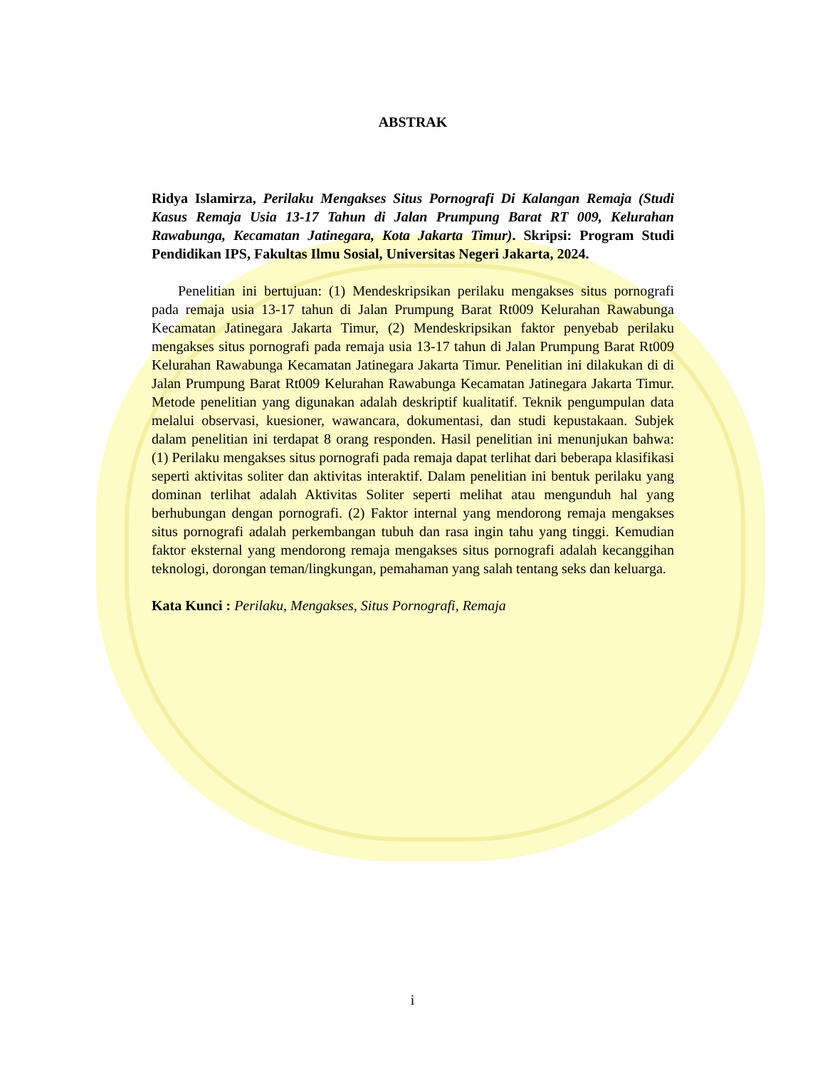ABSTRAK
Ridya Islamirza, Perilaku Mengakses Situs Pornografi Di Kalangan Remaja (Studi Kasus Remaja Usia 13-17 Tahun di Jalan Prumpung Barat RT 009, Kelurahan Rawabunga, Kecamatan Jatinegara, Kota Jakarta Timur). Skripsi: Program Studi Pendidikan IPS, Fakultas Ilmu Sosial, Universitas Negeri Jakarta, 2024.
Penelitian ini bertujuan: (1) Mendeskripsikan perilaku mengakses situs pornografi pada remaja usia 13-17 tahun di Jalan Prumpung Barat Rt009 Kelurahan Rawabunga Kecamatan Jatinegara Jakarta Timur, (2) Mendeskripsikan faktor penyebab perilaku mengakses situs pornografi pada remaja usia 13-17 tahun di Jalan Prumpung Barat Rt009 Kelurahan Rawabunga Kecamatan Jatinegara Jakarta Timur. Penelitian ini dilakukan di di Jalan Prumpung Barat Rt009 Kelurahan Rawabunga Kecamatan Jatinegara Jakarta Timur. Metode penelitian yang digunakan adalah deskriptif kualitatif. Teknik pengumpulan data melalui observasi, kuesioner, wawancara, dokumentasi, dan studi kepustakaan. Subjek dalam penelitian ini terdapat 8 orang responden. Hasil penelitian ini menunjukan bahwa: (1) Perilaku mengakses situs pornografi pada remaja dapat terlihat dari beberapa klasifikasi seperti aktivitas soliter dan aktivitas interaktif. Dalam penelitian ini bentuk perilaku yang dominan terlihat adalah Aktivitas Soliter seperti melihat atau mengunduh hal yang berhubungan dengan pornografi. (2) Faktor internal yang mendorong remaja mengakses situs pornografi adalah perkembangan tubuh dan rasa ingin tahu yang tinggi. Kemudian faktor eksternal yang mendorong remaja mengakses situs pornografi adalah kecanggihan teknologi, dorongan teman/lingkungan, pemahaman yang salah tentang seks dan keluarga.
Kata Kunci : Perilaku, Mengakses, Situs Pornografi, Remaja
i